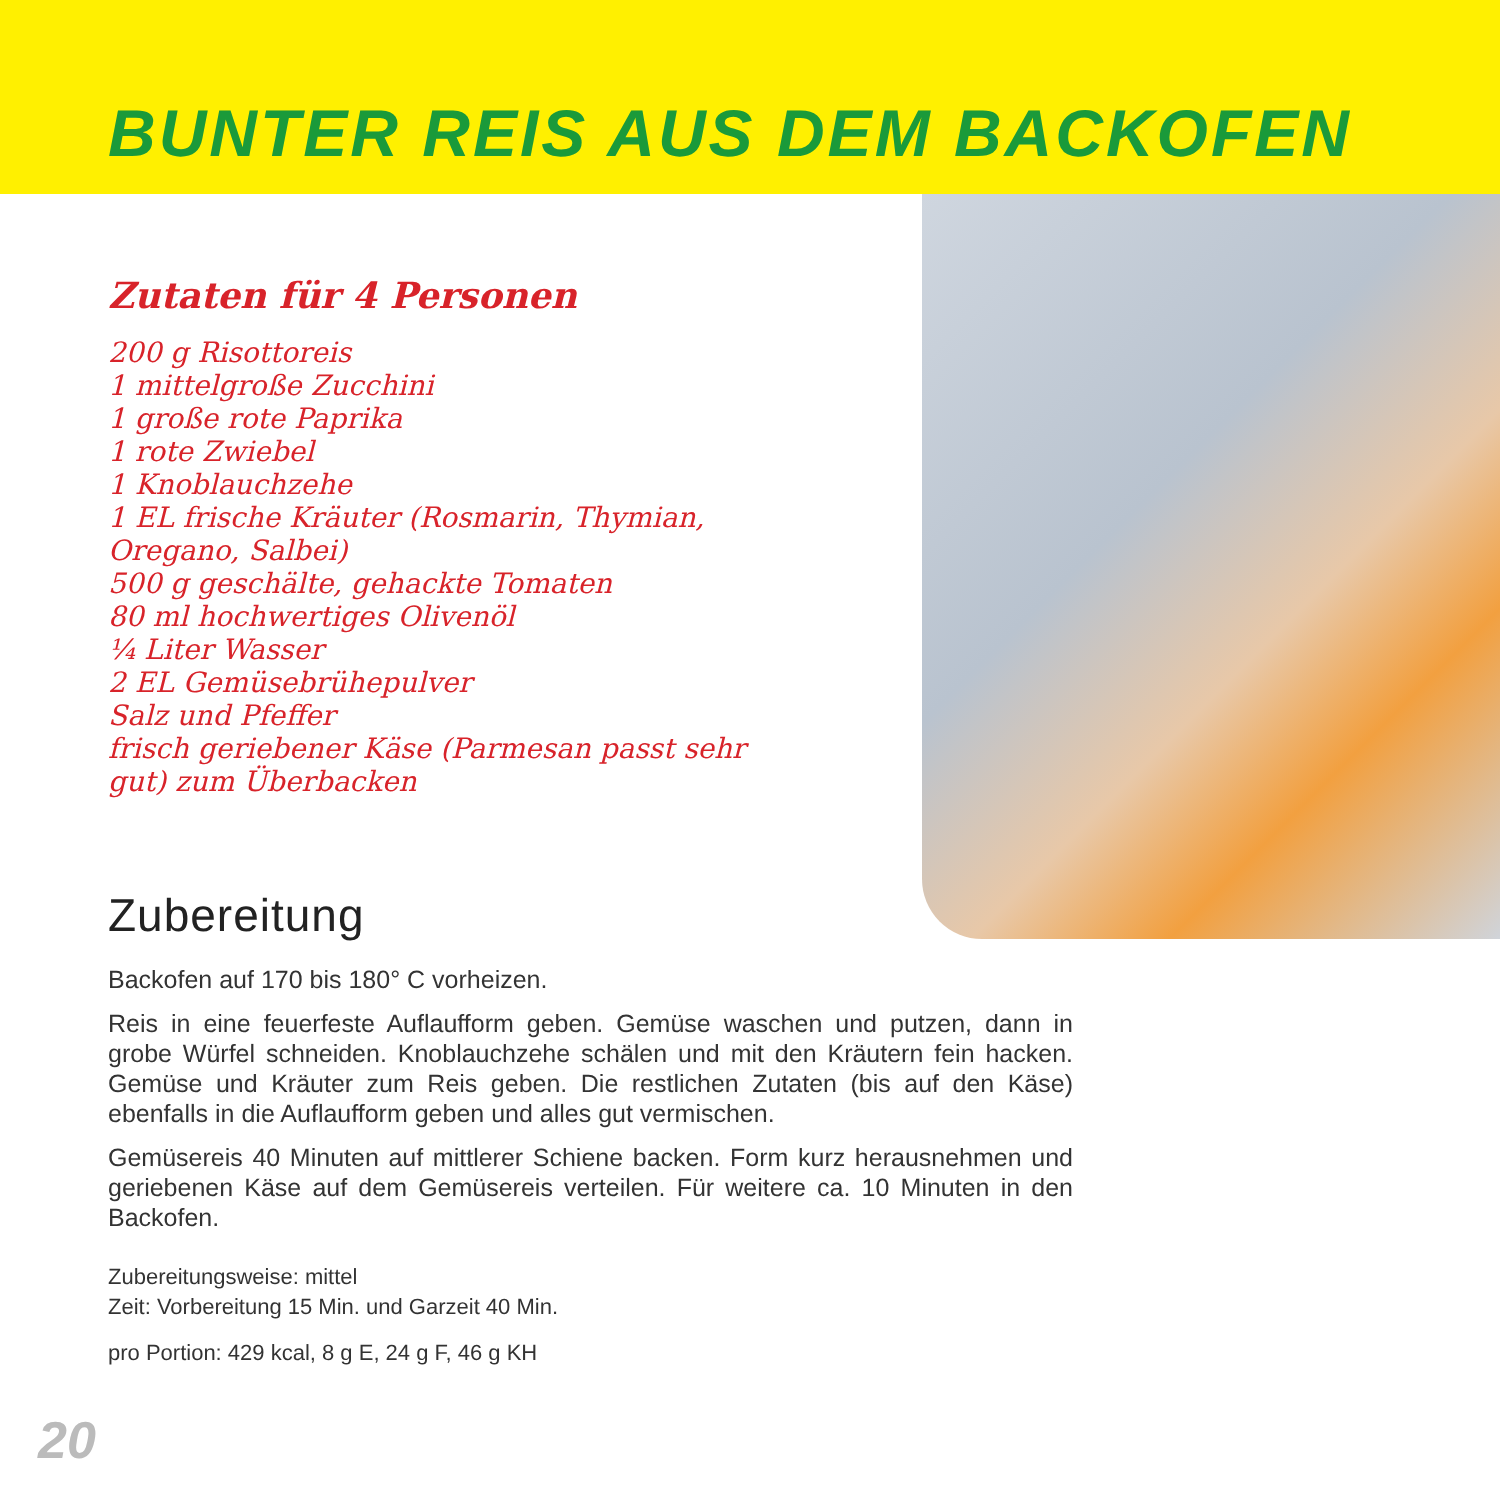BUNTER REIS AUS DEM BACKOFEN
Zutaten für 4 Personen
200 g Risottoreis
1 mittelgroße Zucchini
1 große rote Paprika
1 rote Zwiebel
1 Knoblauchzehe
1 EL frische Kräuter (Rosmarin, Thymian, Oregano, Salbei)
500 g geschälte, gehackte Tomaten
80 ml hochwertiges Olivenöl
¼ Liter Wasser
2 EL Gemüsebrühepulver
Salz und Pfeffer
frisch geriebener Käse (Parmesan passt sehr gut) zum Überbacken
Zubereitung
Backofen auf 170 bis 180° C vorheizen.
Reis in eine feuerfeste Auflaufform geben. Gemüse waschen und putzen, dann in grobe Würfel schneiden. Knoblauchzehe schälen und mit den Kräutern fein hacken. Gemüse und Kräuter zum Reis geben. Die restlichen Zutaten (bis auf den Käse) ebenfalls in die Auflaufform geben und alles gut vermischen.
Gemüsereis 40 Minuten auf mittlerer Schiene backen. Form kurz herausnehmen und geriebenen Käse auf dem Gemüsereis verteilen. Für weitere ca. 10 Minuten in den Backofen.
Zubereitungsweise: mittel
Zeit: Vorbereitung 15 Min. und Garzeit 40 Min.
pro Portion: 429 kcal, 8 g E, 24 g F, 46 g KH
20